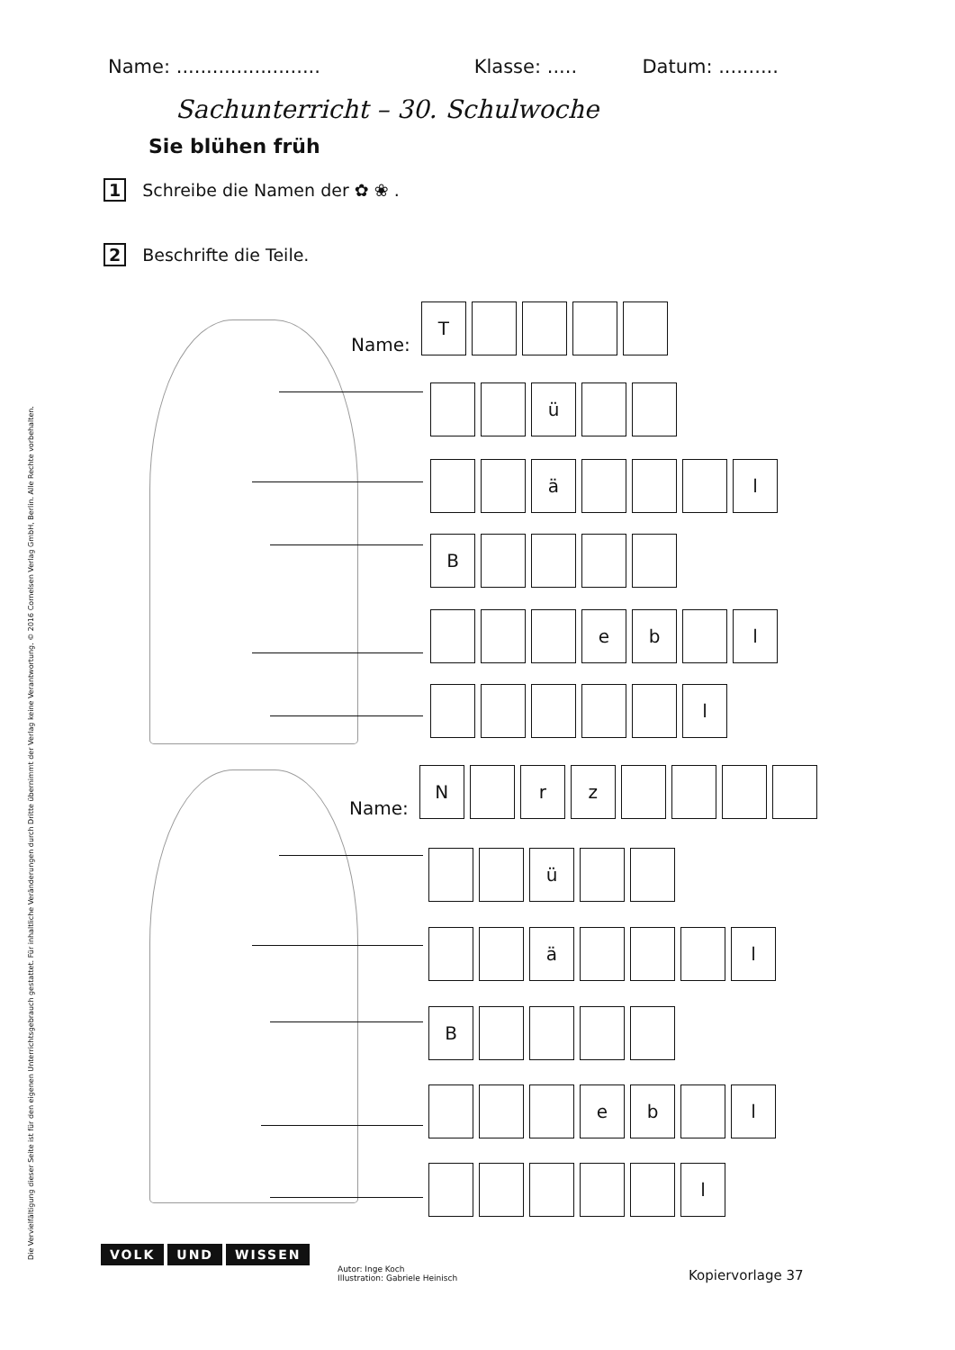Name: ........................ Klasse: ..... Datum: ..........
Sachunterricht – 30. Schulwoche
Sie blühen früh
1 Schreibe die Namen der ✿ ❀ .
2 Beschrifte die Teile.
Name:
T
ü
ä
l
B
e
b
l
l
Name:
N
r
z
ü
ä
l
B
e
b
l
l
Die Vervielfältigung dieser Seite ist für den eigenen Unterrichtsgebrauch gestattet. Für inhaltliche Veränderungen durch Dritte übernimmt der Verlag keine Verantwortung. © 2016 Cornelsen Verlag GmbH, Berlin. Alle Rechte vorbehalten.
VOLK UND WISSEN
Autor: Inge Koch
Illustration: Gabriele Heinisch
Kopiervorlage 37